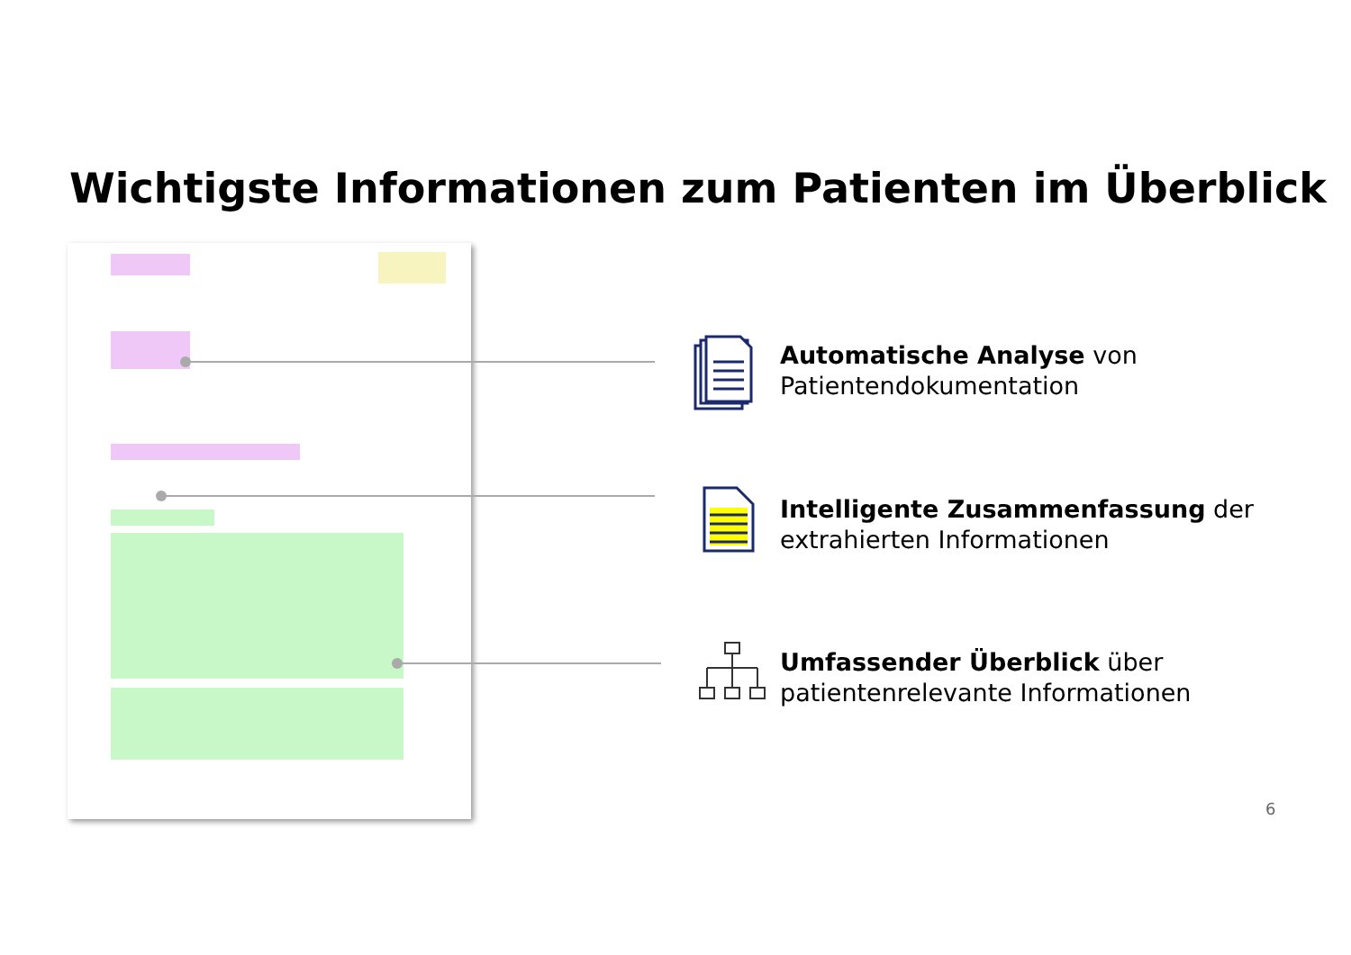Wichtigste Informationen zum Patienten im Überblick
Automatische Analyse von
Patientendokumentation
Intelligente Zusammenfassung der
extrahierten Informationen
Umfassender Überblick über
patientenrelevante Informationen
6